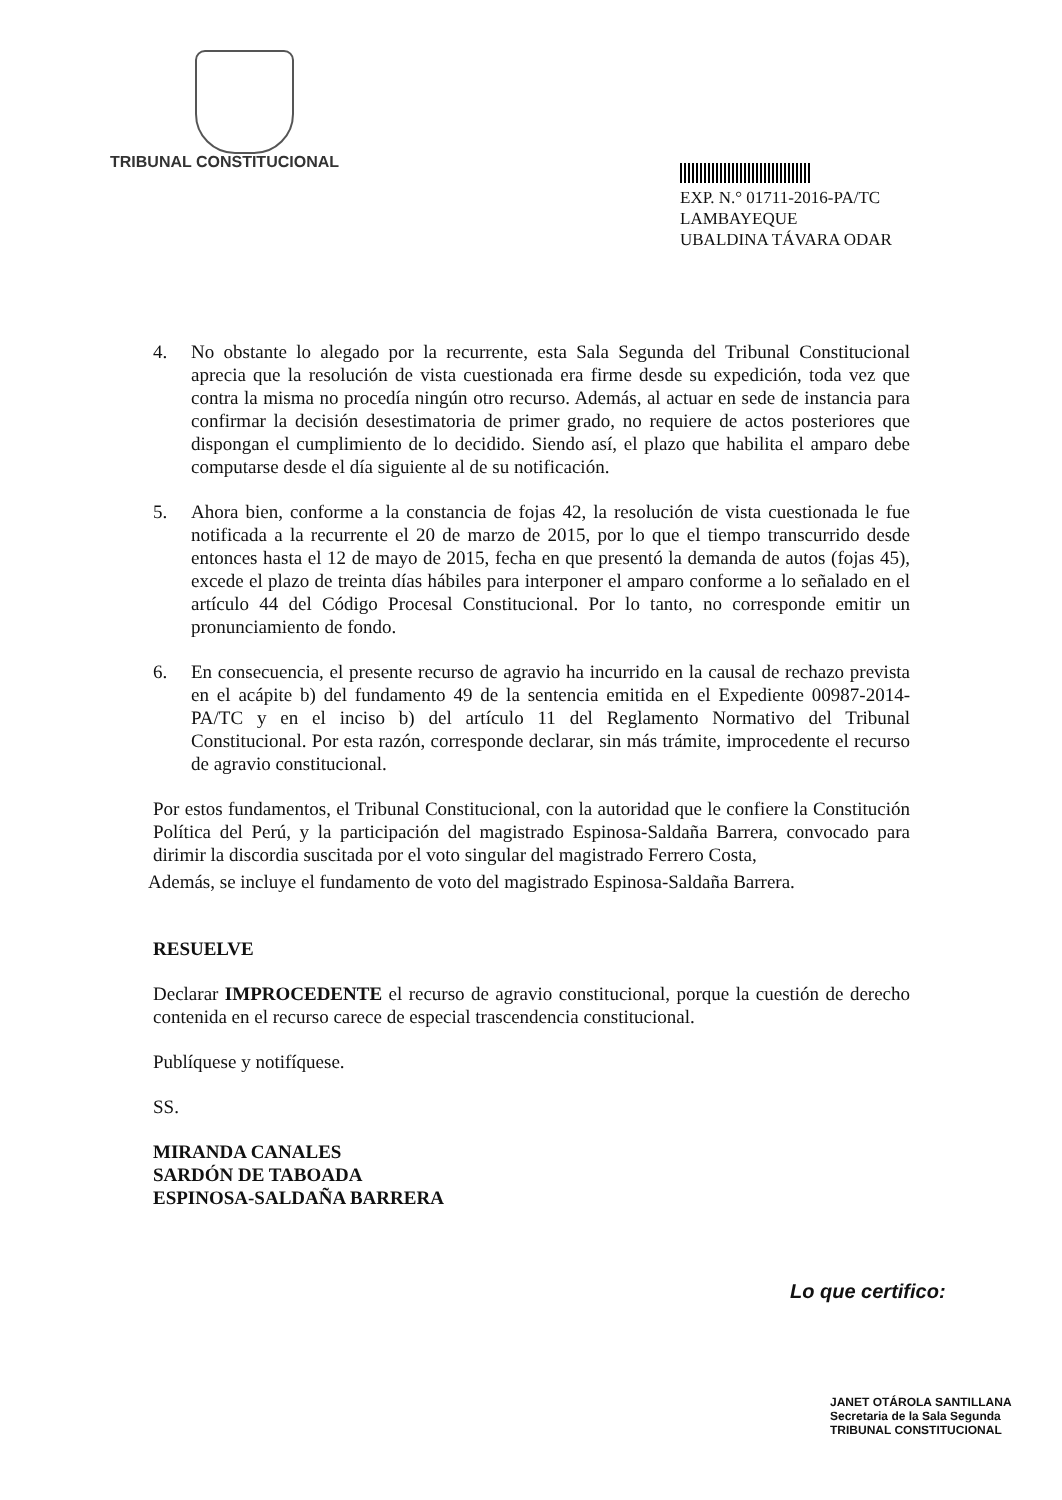TRIBUNAL CONSTITUCIONAL
EXP. N.° 01711-2016-PA/TC
LAMBAYEQUE
UBALDINA TÁVARA ODAR
4. No obstante lo alegado por la recurrente, esta Sala Segunda del Tribunal Constitucional aprecia que la resolución de vista cuestionada era firme desde su expedición, toda vez que contra la misma no procedía ningún otro recurso. Además, al actuar en sede de instancia para confirmar la decisión desestimatoria de primer grado, no requiere de actos posteriores que dispongan el cumplimiento de lo decidido. Siendo así, el plazo que habilita el amparo debe computarse desde el día siguiente al de su notificación.
5. Ahora bien, conforme a la constancia de fojas 42, la resolución de vista cuestionada le fue notificada a la recurrente el 20 de marzo de 2015, por lo que el tiempo transcurrido desde entonces hasta el 12 de mayo de 2015, fecha en que presentó la demanda de autos (fojas 45), excede el plazo de treinta días hábiles para interponer el amparo conforme a lo señalado en el artículo 44 del Código Procesal Constitucional. Por lo tanto, no corresponde emitir un pronunciamiento de fondo.
6. En consecuencia, el presente recurso de agravio ha incurrido en la causal de rechazo prevista en el acápite b) del fundamento 49 de la sentencia emitida en el Expediente 00987-2014-PA/TC y en el inciso b) del artículo 11 del Reglamento Normativo del Tribunal Constitucional. Por esta razón, corresponde declarar, sin más trámite, improcedente el recurso de agravio constitucional.
Por estos fundamentos, el Tribunal Constitucional, con la autoridad que le confiere la Constitución Política del Perú, y la participación del magistrado Espinosa-Saldaña Barrera, convocado para dirimir la discordia suscitada por el voto singular del magistrado Ferrero Costa,
Además, se incluye el fundamento de voto del magistrado Espinosa-Saldaña Barrera.
RESUELVE
Declarar IMPROCEDENTE el recurso de agravio constitucional, porque la cuestión de derecho contenida en el recurso carece de especial trascendencia constitucional.
Publíquese y notifíquese.
SS.
MIRANDA CANALES
SARDÓN DE TABOADA
ESPINOSA-SALDAÑA BARRERA
Lo que certifico:
JANET OTÁROLA SANTILLANA
Secretaria de la Sala Segunda
TRIBUNAL CONSTITUCIONAL